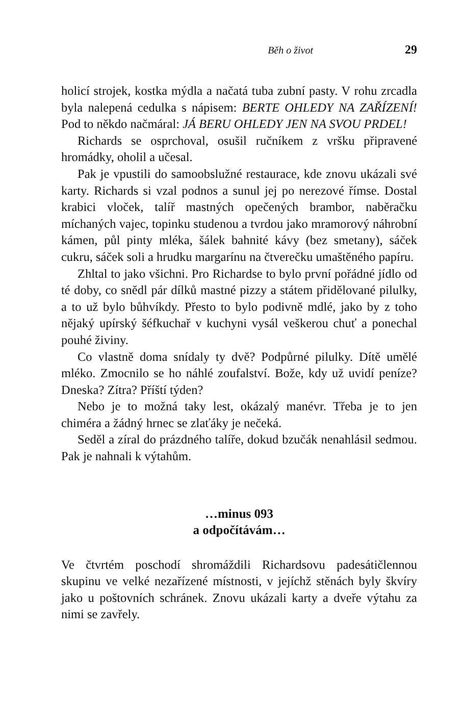Běh o život 29
holicí strojek, kostka mýdla a načatá tuba zubní pasty. V rohu zrcadla byla nalepená cedulka s nápisem: BERTE OHLEDY NA ZAŘÍZENÍ! Pod to někdo načmáral: JÁ BERU OHLEDY JEN NA SVOU PRDEL!
Richards se osprchoval, osušil ručníkem z vršku připravené hromádky, oholil a učesal.
Pak je vpustili do samoobslužné restaurace, kde znovu ukázali své karty. Richards si vzal podnos a sunul jej po nerezové římse. Dostal krabici vloček, talíř mastných opečených brambor, naběračku míchaných vajec, topinku studenou a tvrdou jako mramorový náhrobní kámen, půl pinty mléka, šálek bahnité kávy (bez smetany), sáček cukru, sáček soli a hrudku margarínu na čtverečku umaštěného papíru.
Zhltal to jako všichni. Pro Richardse to bylo první pořádné jídlo od té doby, co snědl pár dílků mastné pizzy a státem přidělované pilulky, a to už bylo bůhvíkdy. Přesto to bylo podivně mdlé, jako by z toho nějaký upírský šéfkuchař v kuchyni vysál veškerou chuť a ponechal pouhé živiny.
Co vlastně doma snídaly ty dvě? Podpůrné pilulky. Dítě umělé mléko. Zmocnilo se ho náhlé zoufalství. Bože, kdy už uvidí peníze? Dneska? Zítra? Příští týden?
Nebo je to možná taky lest, okázalý manévr. Třeba je to jen chiméra a žádný hrnec se zlaťáky je nečeká.
Seděl a zíral do prázdného talíře, dokud bzučák nenahlásil sedmou. Pak je nahnali k výtahům.
…minus 093
a odpočítávám…
Ve čtvrtém poschodí shromáždili Richardsovu padesátičlennou skupinu ve velké nezařízené místnosti, v jejíchž stěnách byly škvíry jako u poštovních schránek. Znovu ukázali karty a dveře výtahu za nimi se zavřely.